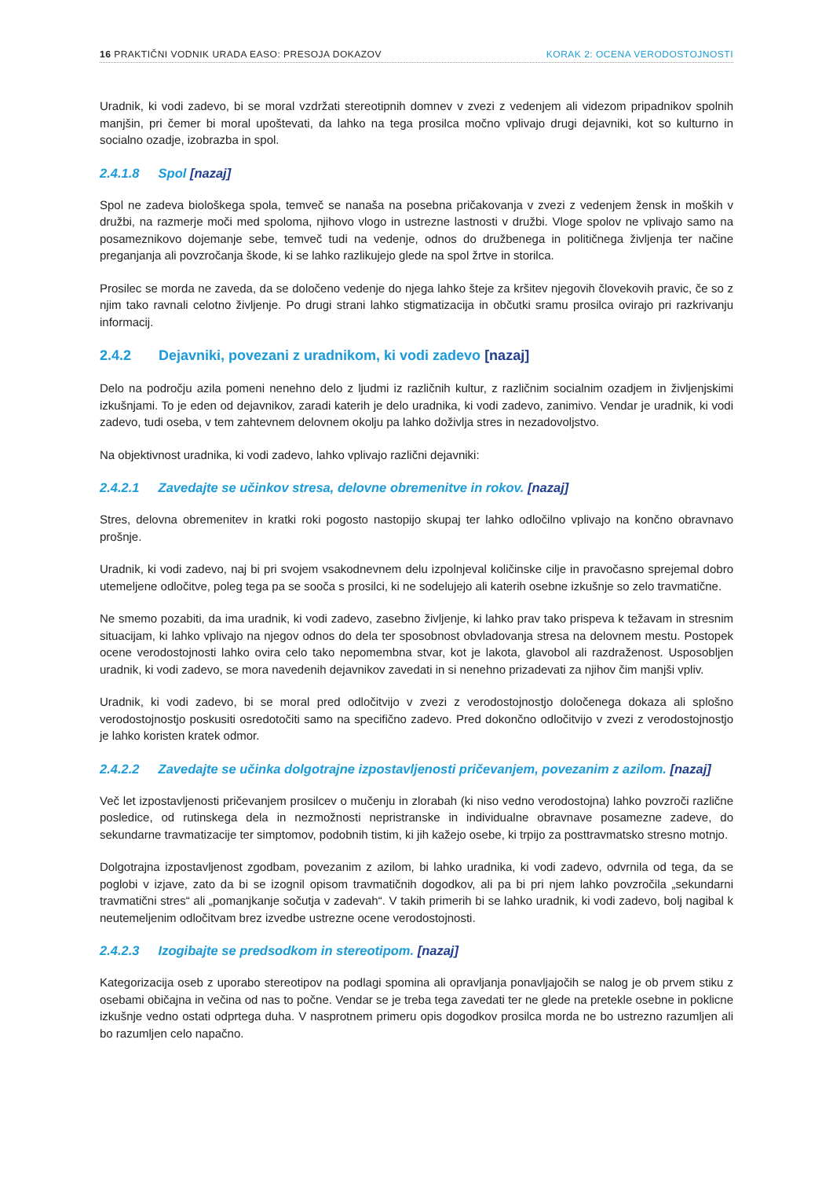16 PRAKTIČNI VODNIK URADA EASO: PRESOJA DOKAZOV KORAK 2: OCENA VERODOSTOJNOSTI
Uradnik, ki vodi zadevo, bi se moral vzdržati stereotipnih domnev v zvezi z vedenjem ali videzom pripadnikov spolnih manjšin, pri čemer bi moral upoštevati, da lahko na tega prosilca močno vplivajo drugi dejavniki, kot so kulturno in socialno ozadje, izobrazba in spol.
2.4.1.8 Spol [nazaj]
Spol ne zadeva biološkega spola, temveč se nanaša na posebna pričakovanja v zvezi z vedenjem žensk in moških v družbi, na razmerje moči med spoloma, njihovo vlogo in ustrezne lastnosti v družbi. Vloge spolov ne vplivajo samo na posameznikovo dojemanje sebe, temveč tudi na vedenje, odnos do družbenega in političnega življenja ter načine preganjanja ali povzročanja škode, ki se lahko razlikujejo glede na spol žrtve in storilca.
Prosilec se morda ne zaveda, da se določeno vedenje do njega lahko šteje za kršitev njegovih človekovih pravic, če so z njim tako ravnali celotno življenje. Po drugi strani lahko stigmatizacija in občutki sramu prosilca ovirajo pri razkrivanju informacij.
2.4.2 Dejavniki, povezani z uradnikom, ki vodi zadevo [nazaj]
Delo na področju azila pomeni nenehno delo z ljudmi iz različnih kultur, z različnim socialnim ozadjem in življenjskimi izkušnjami. To je eden od dejavnikov, zaradi katerih je delo uradnika, ki vodi zadevo, zanimivo. Vendar je uradnik, ki vodi zadevo, tudi oseba, v tem zahtevnem delovnem okolju pa lahko doživlja stres in nezadovoljstvo.
Na objektivnost uradnika, ki vodi zadevo, lahko vplivajo različni dejavniki:
2.4.2.1 Zavedajte se učinkov stresa, delovne obremenitve in rokov. [nazaj]
Stres, delovna obremenitev in kratki roki pogosto nastopijo skupaj ter lahko odločilno vplivajo na končno obravnavo prošnje.
Uradnik, ki vodi zadevo, naj bi pri svojem vsakodnevnem delu izpolnjeval količinske cilje in pravočasno sprejemal dobro utemeljene odločitve, poleg tega pa se sooča s prosilci, ki ne sodelujejo ali katerih osebne izkušnje so zelo travmatične.
Ne smemo pozabiti, da ima uradnik, ki vodi zadevo, zasebno življenje, ki lahko prav tako prispeva k težavam in stresnim situacijam, ki lahko vplivajo na njegov odnos do dela ter sposobnost obvladovanja stresa na delovnem mestu. Postopek ocene verodostojnosti lahko ovira celo tako nepomembna stvar, kot je lakota, glavobol ali razdraženost. Usposobljen uradnik, ki vodi zadevo, se mora navedenih dejavnikov zavedati in si nenehno prizadevati za njihov čim manjši vpliv.
Uradnik, ki vodi zadevo, bi se moral pred odločitvijo v zvezi z verodostojnostjo določenega dokaza ali splošno verodostojnostjo poskusiti osredotočiti samo na specifično zadevo. Pred dokončno odločitvijo v zvezi z verodostojnostjo je lahko koristen kratek odmor.
2.4.2.2 Zavedajte se učinka dolgotrajne izpostavljenosti pričevanjem, povezanim z azilom. [nazaj]
Več let izpostavljenosti pričevanjem prosilcev o mučenju in zlorabah (ki niso vedno verodostojna) lahko povzroči različne posledice, od rutinskega dela in nezmožnosti nepristranske in individualne obravnave posamezne zadeve, do sekundarne travmatizacije ter simptomov, podobnih tistim, ki jih kažejo osebe, ki trpijo za posttravmatsko stresno motnjo.
Dolgotrajna izpostavljenost zgodbam, povezanim z azilom, bi lahko uradnika, ki vodi zadevo, odvrnila od tega, da se poglobi v izjave, zato da bi se izognil opisom travmatičnih dogodkov, ali pa bi pri njem lahko povzročila „sekundarni travmatični stres“ ali „pomanjkanje sočutja v zadevah“. V takih primerih bi se lahko uradnik, ki vodi zadevo, bolj nagibal k neutemeljenim odločitvam brez izvedbe ustrezne ocene verodostojnosti.
2.4.2.3 Izogibajte se predsodkom in stereotipom. [nazaj]
Kategorizacija oseb z uporabo stereotipov na podlagi spomina ali opravljanja ponavljajočih se nalog je ob prvem stiku z osebami običajna in večina od nas to počne. Vendar se je treba tega zavedati ter ne glede na pretekle osebne in poklicne izkušnje vedno ostati odprtega duha. V nasprotnem primeru opis dogodkov prosilca morda ne bo ustrezno razumljen ali bo razumljen celo napačno.